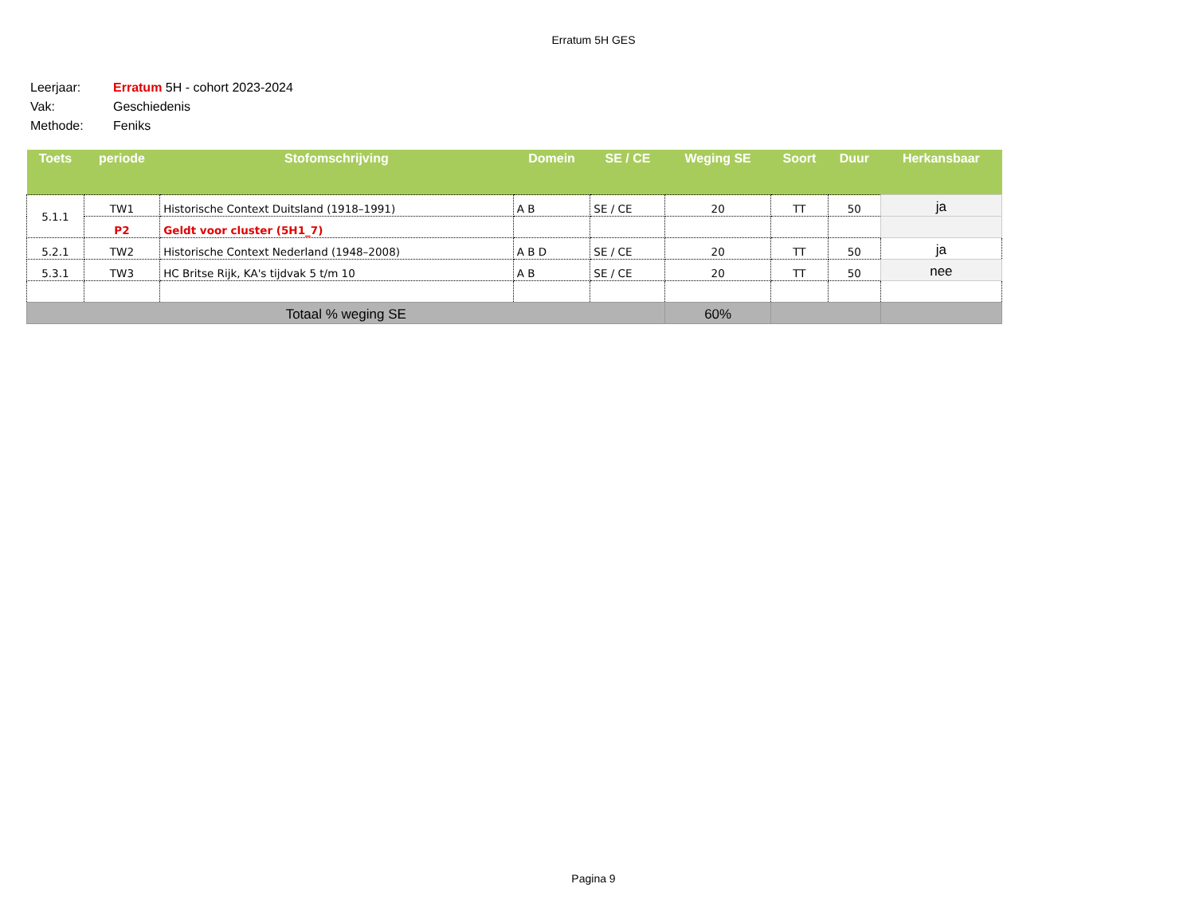Erratum 5H GES
Leerjaar: Erratum 5H - cohort 2023-2024
Vak: Geschiedenis
Methode: Feniks
| Toets | periode | Stofomschrijving | Domein | SE / CE | Weging SE | Soort | Duur | Herkansbaar |
| --- | --- | --- | --- | --- | --- | --- | --- | --- |
| 5.1.1 | TW1 | Historische Context Duitsland (1918–1991) | A B | SE / CE | 20 | TT | 50 | ja |
| | P2 | Geldt voor cluster (5H1_7) | | | | | | |
| 5.2.1 | TW2 | Historische Context Nederland (1948–2008) | A B D | SE / CE | 20 | TT | 50 | ja |
| 5.3.1 | TW3 | HC Britse Rijk, KA's tijdvak 5 t/m 10 | A B | SE / CE | 20 | TT | 50 | nee |
| Totaal % weging SE | | | | | 60% | | | |
Pagina 9